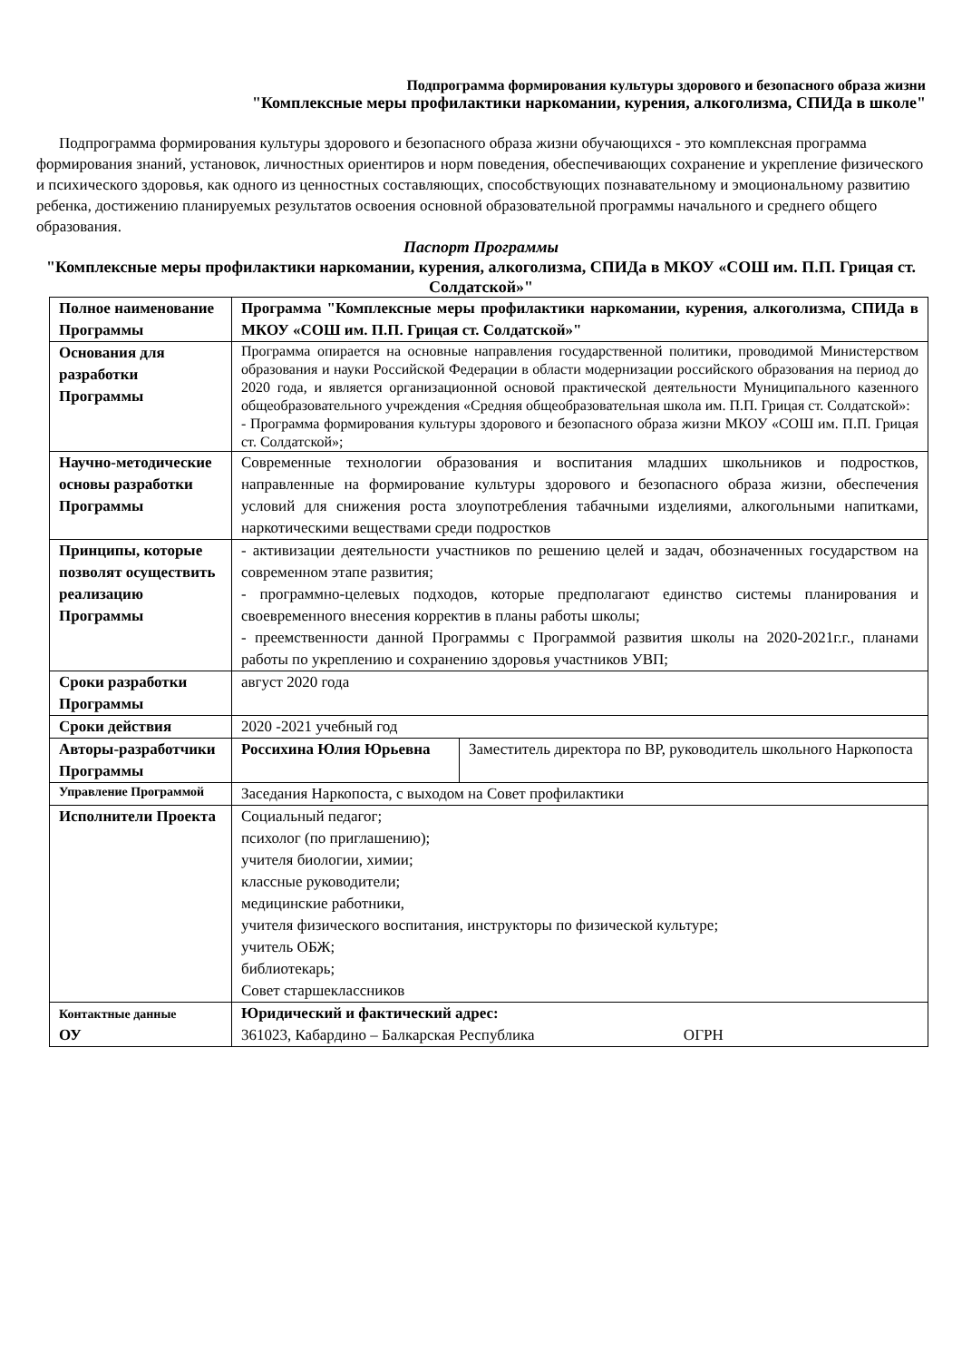Подпрограмма формирования культуры здорового и безопасного образа жизни
"Комплексные меры профилактики наркомании, курения, алкоголизма, СПИДа в школе"
Подпрограмма формирования культуры здорового и безопасного образа жизни обучающихся - это комплексная программа формирования знаний, установок, личностных ориентиров и норм поведения, обеспечивающих сохранение и укрепление физического и психического здоровья, как одного из ценностных составляющих, способствующих познавательному и эмоциональному развитию ребенка, достижению планируемых результатов освоения основной образовательной программы начального и среднего общего образования.
Паспорт Программы
"Комплексные меры профилактики наркомании, курения, алкоголизма, СПИДа в МКОУ «СОШ им. П.П. Грицая ст. Солдатской»"
| Полное наименование Программы | Программа "Комплексные меры профилактики наркомании, курения, алкоголизма, СПИДа в МКОУ «СОШ им. П.П. Грицая ст. Солдатской»" | |
| Основания для разработки Программы | Программа опирается на основные направления государственной политики, проводимой Министерством образования и науки Российской Федерации в области модернизации российского образования на период до 2020 года, и является организационной основой практической деятельности Муниципального казенного общеобразовательного учреждения «Средняя общеобразовательная школа им. П.П. Грицая ст. Солдатской»: - Программа формирования культуры здорового и безопасного образа жизни МКОУ «СОШ им. П.П. Грицая ст. Солдатской»; | |
| Научно-методические основы разработки Программы | Современные технологии образования и воспитания младших школьников и подростков, направленные на формирование культуры здорового и безопасного образа жизни, обеспечения условий для снижения роста злоупотребления табачными изделиями, алкогольными напитками, наркотическими веществами среди подростков | |
| Принципы, которые позволят осуществить реализацию Программы | - активизации деятельности участников по решению целей и задач, обозначенных государством на современном этапе развития; - программно-целевых подходов, которые предполагают единство системы планирования и своевременного внесения корректив в планы работы школы; - преемственности данной Программы с Программой развития школы на 2020-2021г.г., планами работы по укреплению и сохранению здоровья участников УВП; | |
| Сроки разработки Программы | август 2020 года | |
| Сроки действия | 2020 -2021 учебный год | |
| Авторы-разработчики Программы | Россихина Юлия Юрьевна | Заместитель директора по ВР, руководитель школьного Наркопоста |
| Управление Программой | Заседания Наркопоста, с выходом на Совет профилактики | |
| Исполнители Проекта | Социальный педагог; психолог (по приглашению); учителя биологии, химии; классные руководители; медицинские работники, учителя физического воспитания, инструкторы по физической культуре; учитель ОБЖ; библиотекарь; Совет старшеклассников | |
| Контактные данные ОУ | Юридический и фактический адрес: 361023, Кабардино – Балкарская Республика ОГРН | |